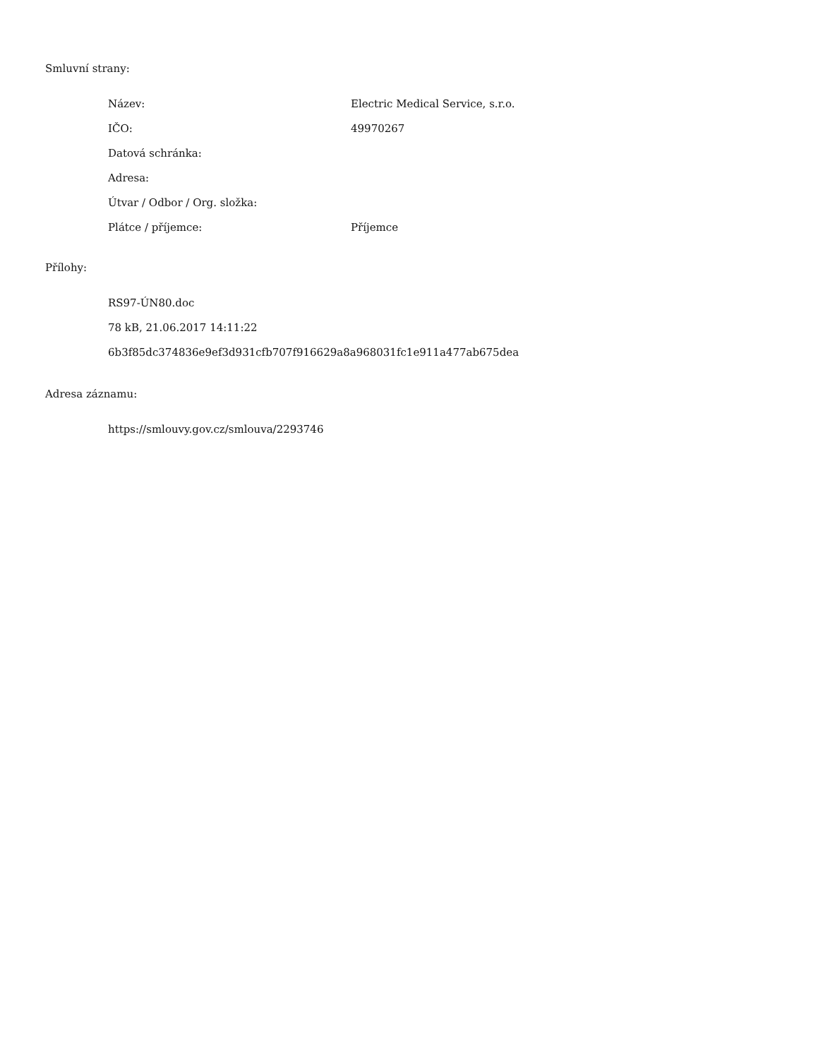Smluvní strany:
| Název: | Electric Medical Service, s.r.o. |
| IČO: | 49970267 |
| Datová schránka: | |
| Adresa: | |
| Útvar / Odbor / Org. složka: | |
| Plátce / příjemce: | Příjemce |
Přílohy:
RS97-ÚN80.doc
78 kB, 21.06.2017 14:11:22
6b3f85dc374836e9ef3d931cfb707f916629a8a968031fc1e911a477ab675dea
Adresa záznamu:
https://smlouvy.gov.cz/smlouva/2293746